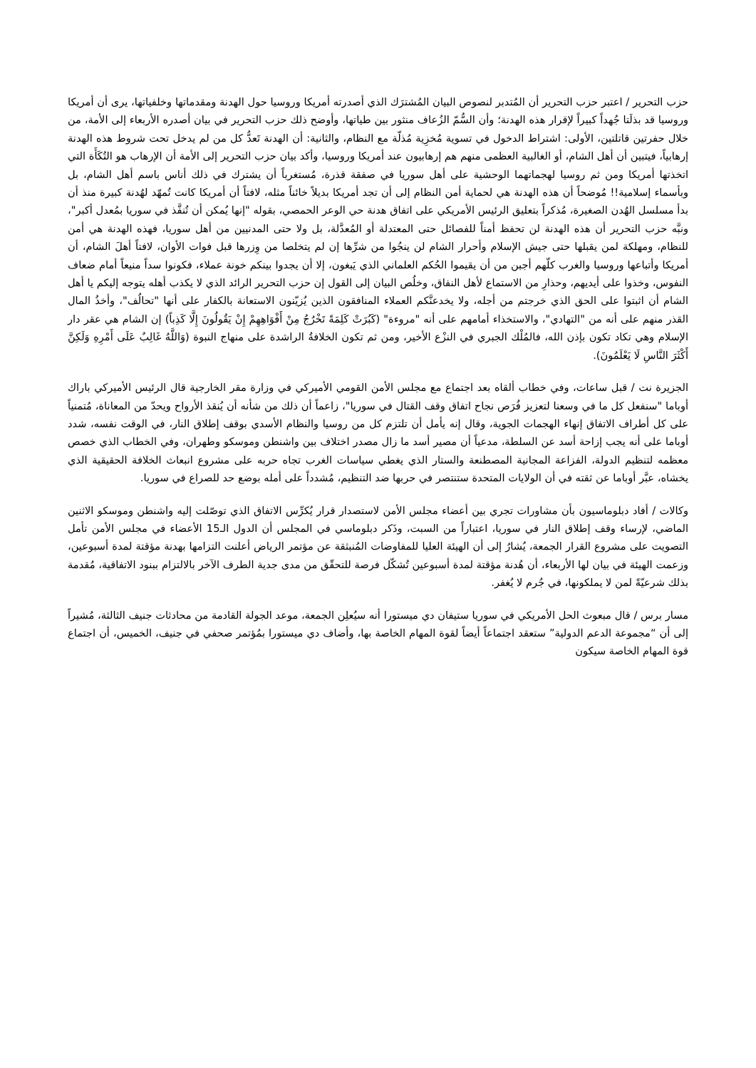حزب التحرير / اعتبر حزب التحرير أن المُتدبر لنصوص البيان المُشترَك الذي أصدرته أمريكا وروسيا حول الهدنة ومقدماتها وخلفياتها، يرى أن أمريكا وروسيا قد بذلَتا جُهداً كبيراً لإقرار هذه الهدنة؛ وأن السُّمّ الزُعاف منثور بين طياتها، وأوضح ذلك حزب التحرير في بيان أصدره الأربعاء إلى الأمة، من خلال حفرتين قاتلتين، الأولى: اشتراط الدخول في تسوية مُخزِية مُذلّة مع النظام، والثانية: أن الهدنة تَعدُّ كل من لم يدخل تحت شروط هذه الهدنة إرهابياً، فيتبين أن أهل الشام، أو الغالبية العظمى منهم هم إرهابيون عند أمريكا وروسيا، وأكد بيان حزب التحرير إلى الأمة أن الإرهاب هو التُكَأَة التي اتخذتها أمريكا ومن ثم روسيا لهجماتهما الوحشية على أهل سوريا في صفقة قذرة، مُستغرباً أن يشترك في ذلك أناس باسم أهل الشام، بل وبأسماء إسلامية!! مُوضحاً أن هذه الهدنة هي لحماية أمن النظام إلى أن تجد أمريكا بديلاً خائناً مثله، لافتاً أن أمريكا كانت تُمهّد لهُدنة كبيرة منذ أن بدأ مسلسل الهُدن الصغيرة، مُذكراً بتعليق الرئيس الأمريكي على اتفاق هدنة حي الوعر الحمصي، بقوله "إنها يُمكن أن تُنفَّذ في سوريا بمُعدل أكبر"، ونبَّه حزب التحرير أن هذه الهدنة لن تحفظ أمناً للفصائل حتى المعتدلة أو المُعدَّلة، بل ولا حتى المدنيين من أهل سوريا، فهذه الهدنة هي أمن للنظام، ومهلكة لمن يقبلها حتى جيش الإسلام وأحرار الشام لن ينجُوا من شرِّها إن لم يتخلصا من وِزرها قبل فوات الأوان، لافتاً أهلَ الشام، أن أمريكا وأتباعها وروسيا والغرب كلّهم أجبن من أن يقيموا الحُكم العلماني الذي يَبغون، إلا أن يجدوا بينكم خونة عملاء، فكونوا سداً منيعاً أمام ضعاف النفوس، وخذوا على أيديهم، وحذارِ من الاستماع لأهل النفاق، وخلُص البيان إلى القول إن حزب التحرير الرائد الذي لا يكذب أهله يتوجه إليكم يا أهل الشام أن اثبتوا على الحق الذي خرجتم من أجله، ولا يخدعنَّكم العملاء المنافقون الذين يُزيّنون الاستعانة بالكفار على أنها "تحالُف"، وأخذُ المال القذر منهم على أنه من "التهادي"، والاستخذاء أمامهم على أنه "مروءة" (كَبُرَتْ كَلِمَةً تَخْرُجُ مِنْ أَفْوَاهِهِمْ إِنْ يَقُولُونَ إِلَّا كَذِباً) إن الشام هي عقر دار الإسلام وهي تكاد تكون بإذن الله، فالمُلْك الجبري في النزْع الأخير، ومن ثم تكون الخلافةُ الراشدة على منهاج النبوة (وَاللَّهُ غَالِبٌ عَلَى أَمْرِهِ وَلَكِنَّ أَكْثَرَ النَّاسِ لَا يَعْلَمُونَ).
الجزيرة نت / قبل ساعات، وفي خطاب ألقاه بعد اجتماع مع مجلس الأمن القومي الأميركي في وزارة مقر الخارجية قال الرئيس الأميركي باراك أوباما "سنفعل كل ما في وسعنا لتعزيز فُرَص نجاح اتفاق وقف القتال في سوريا"، زاعماً أن ذلك من شأنه أن يُنقذ الأرواح ويحدّ من المعاناة، مُتمنياً على كل أطراف الاتفاق إنهاء الهجمات الجوية، وقال إنه يأمل أن تلتزم كل من روسيا والنظام الأسدي بوقف إطلاق النار، في الوقت نفسه، شدد أوباما على أنه يجب إزاحة أسد عن السلطة، مدعياً أن مصير أسد ما زال مصدر اختلاف بين واشنطن وموسكو وطهران، وفي الخطاب الذي خصص معظمه لتنظيم الدولة، الفزاعة المجانية المصطنعة والستار الذي يغطي سياسات الغرب تجاه حربه على مشروع انبعاث الخلافة الحقيقية الذي يخشاه، عبَّر أوباما عن ثقته في أن الولايات المتحدة ستنتصر في حربها ضد التنظيم، مُشدداً على أمله بوضع حد للصراع في سوريا.
وكالات / أفاد دبلوماسيون بأن مشاورات تجري بين أعضاء مجلس الأمن لاستصدار قرار يُكرِّس الاتفاق الذي توصّلت إليه واشنطن وموسكو الاثنين الماضي، لإرساء وقف إطلاق النار في سوريا، اعتباراً من السبت، وذَكر دبلوماسي في المجلس أن الدول الـ15 الأعضاء في مجلس الأمن تأمل التصويت على مشروع القرار الجمعة، يُشارُ إلى أن الهيئة العليا للمفاوضات المُنبثقة عن مؤتمر الرياض أعلنت التزامها بهدنة مؤقتة لمدة أسبوعين، وزعمت الهيئة في بيان لها الأربعاء، أن هُدنة مؤقتة لمدة أسبوعين تُشكّل فرصة للتحقّق من مدى جدية الطرف الآخر بالالتزام ببنود الاتفاقية، مُقدمة بذلك شرعيّةً لمن لا يملكونها، في جُرم لا يُغفر.
مسار برس / قال مبعوث الحل الأمريكي في سوريا ستيفان دي ميستورا أنه سيُعلِن الجمعة، موعد الجولة القادمة من محادثات جنيف الثالثة، مُشيراً إلى أن “مجموعة الدعم الدولية” ستعقد اجتماعاً أيضاً لقوة المهام الخاصة بها، وأضاف دي ميستورا بمُؤتمر صحفي في جنيف، الخميس، أن اجتماع قوة المهام الخاصة سيكون